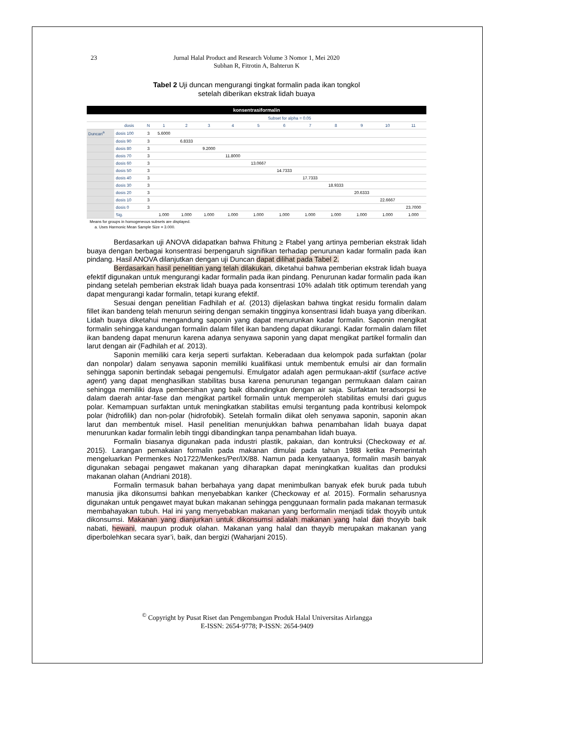23 Jurnal Halal Product and Research Volume 3 Nomor 1, Mei 2020
Subhan R, Fitrotin A, Bahterun K
Tabel 2 Uji duncan mengurangi tingkat formalin pada ikan tongkol
setelah diberikan ekstrak lidah buaya
| konsentrasiformalin | | | | | | | | | | | | | |
| | | | Subset for alpha = 0.05 | | | | | | | | | | |
| | dosis | N | 1 | 2 | 3 | 4 | 5 | 6 | 7 | 8 | 9 | 10 | 11 |
| Duncan<sup>a</sup> | dosis 100 | 3 | 5.6000 | | | | | | | | | | |
| | dosis 90 | 3 | | 6.8333 | | | | | | | | | |
| | dosis 80 | 3 | | | 9.2000 | | | | | | | | |
| | dosis 70 | 3 | | | | 11.8000 | | | | | | | |
| | dosis 60 | 3 | | | | | 13.0667 | | | | | | |
| | dosis 50 | 3 | | | | | | 14.7333 | | | | | |
| | dosis 40 | 3 | | | | | | | 17.7333 | | | | |
| | dosis 30 | 3 | | | | | | | | 18.9333 | | | |
| | dosis 20 | 3 | | | | | | | | | 20.6333 | | |
| | dosis 10 | 3 | | | | | | | | | | 22.6667 | |
| | dosis 0 | 3 | | | | | | | | | | | 23.7000 |
| | Sig. | | 1.000 | 1.000 | 1.000 | 1.000 | 1.000 | 1.000 | 1.000 | 1.000 | 1.000 | 1.000 | 1.000 |
Means for groups in homogeneous subsets are displayed.
a. Uses Harmonic Mean Sample Size = 3.000.
Berdasarkan uji ANOVA didapatkan bahwa Fhitung ≥ Ftabel yang artinya pemberian ekstrak lidah buaya dengan berbagai konsentrasi berpengaruh signifikan terhadap penurunan kadar formalin pada ikan pindang. Hasil ANOVA dilanjutkan dengan uji Duncan dapat dilihat pada Tabel 2.
Berdasarkan hasil penelitian yang telah dilakukan, diketahui bahwa pemberian ekstrak lidah buaya efektif digunakan untuk mengurangi kadar formalin pada ikan pindang. Penurunan kadar formalin pada ikan pindang setelah pemberian ekstrak lidah buaya pada konsentrasi 10% adalah titik optimum terendah yang dapat mengurangi kadar formalin, tetapi kurang efektif.
Sesuai dengan penelitian Fadhilah et al. (2013) dijelaskan bahwa tingkat residu formalin dalam fillet ikan bandeng telah menurun seiring dengan semakin tingginya konsentrasi lidah buaya yang diberikan. Lidah buaya diketahui mengandung saponin yang dapat menurunkan kadar formalin. Saponin mengikat formalin sehingga kandungan formalin dalam fillet ikan bandeng dapat dikurangi. Kadar formalin dalam fillet ikan bandeng dapat menurun karena adanya senyawa saponin yang dapat mengikat partikel formalin dan larut dengan air (Fadhilah et al. 2013).
Saponin memiliki cara kerja seperti surfaktan. Keberadaan dua kelompok pada surfaktan (polar dan nonpolar) dalam senyawa saponin memiliki kualifikasi untuk membentuk emulsi air dan formalin sehingga saponin bertindak sebagai pengemulsi. Emulgator adalah agen permukaan-aktif (surface active agent) yang dapat menghasilkan stabilitas busa karena penurunan tegangan permukaan dalam cairan sehingga memiliki daya pembersihan yang baik dibandingkan dengan air saja. Surfaktan teradsorpsi ke dalam daerah antar-fase dan mengikat partikel formalin untuk memperoleh stabilitas emulsi dari gugus polar. Kemampuan surfaktan untuk meningkatkan stabilitas emulsi tergantung pada kontribusi kelompok polar (hidrofilik) dan non-polar (hidrofobik). Setelah formalin diikat oleh senyawa saponin, saponin akan larut dan membentuk misel. Hasil penelitian menunjukkan bahwa penambahan lidah buaya dapat menurunkan kadar formalin lebih tinggi dibandingkan tanpa penambahan lidah buaya.
Formalin biasanya digunakan pada industri plastik, pakaian, dan kontruksi (Checkoway et al. 2015). Larangan pemakaian formalin pada makanan dimulai pada tahun 1988 ketika Pemerintah mengeluarkan Permenkes No1722/Menkes/Per/IX/88. Namun pada kenyataanya, formalin masih banyak digunakan sebagai pengawet makanan yang diharapkan dapat meningkatkan kualitas dan produksi makanan olahan (Andriani 2018).
Formalin termasuk bahan berbahaya yang dapat menimbulkan banyak efek buruk pada tubuh manusia jika dikonsumsi bahkan menyebabkan kanker (Checkoway et al. 2015). Formalin seharusnya digunakan untuk pengawet mayat bukan makanan sehingga penggunaan formalin pada makanan termasuk membahayakan tubuh. Hal ini yang menyebabkan makanan yang berformalin menjadi tidak thoyyib untuk dikonsumsi. Makanan yang dianjurkan untuk dikonsumsi adalah makanan yang halal dan thoyyib baik nabati, hewani, maupun produk olahan. Makanan yang halal dan thayyib merupakan makanan yang diperbolehkan secara syar’i, baik, dan bergizi (Waharjani 2015).
<sup>©</sup> Copyright by Pusat Riset dan Pengembangan Produk Halal Universitas Airlangga
E-ISSN: 2654-9778; P-ISSN: 2654-9409